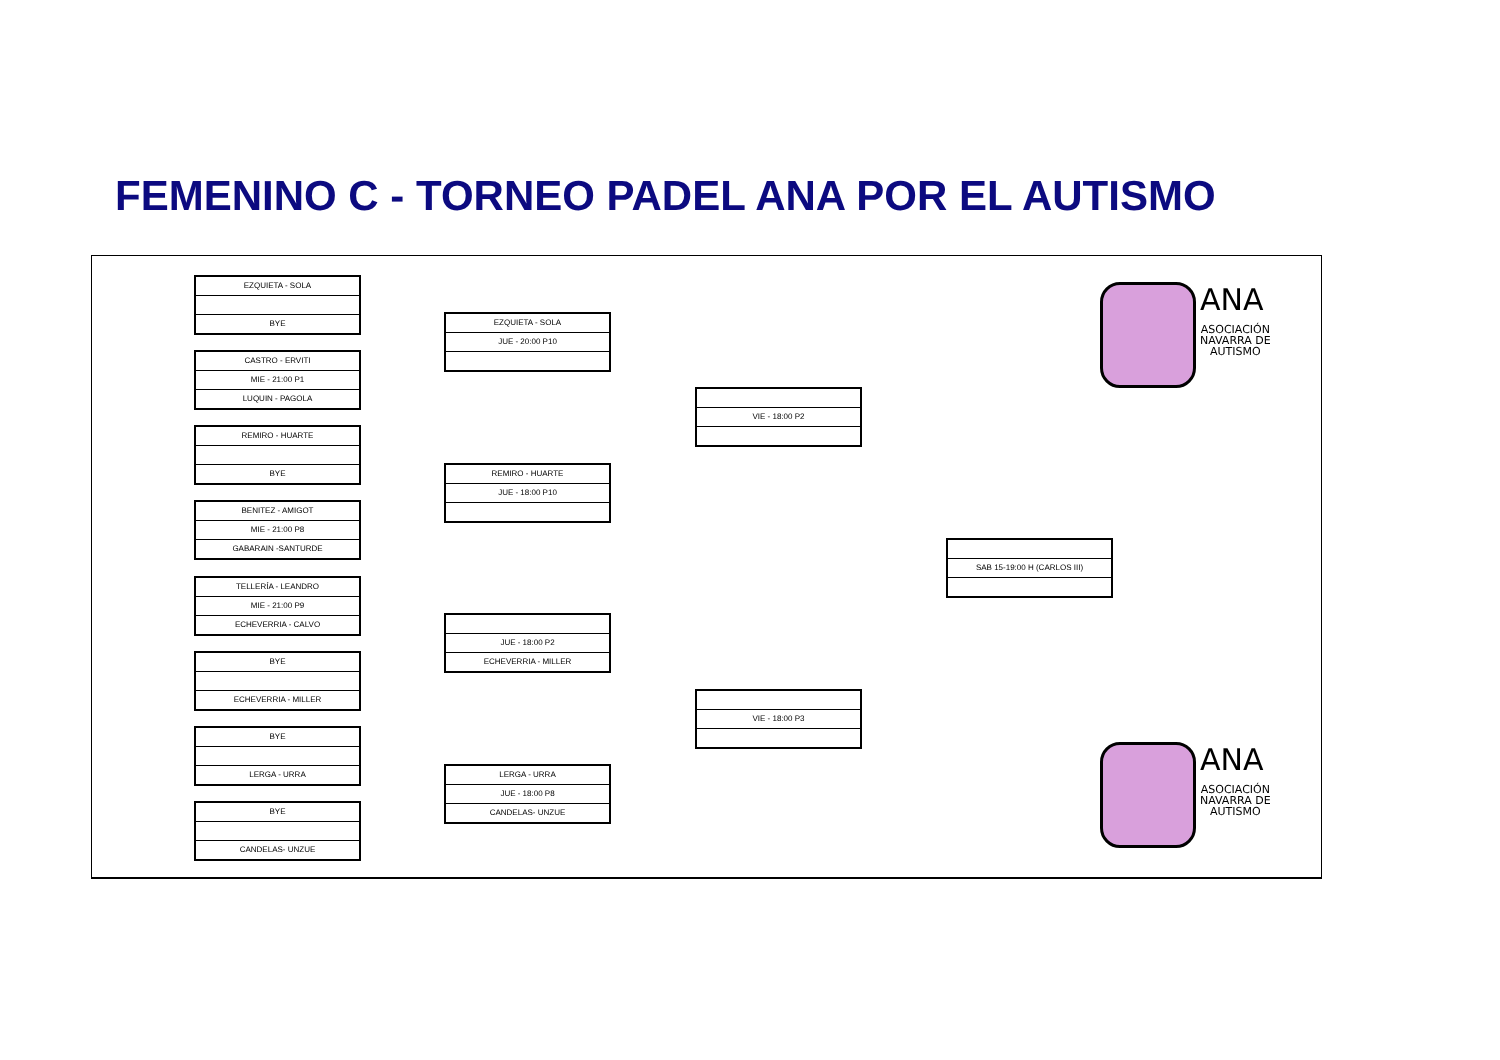FEMENINO C - TORNEO PADEL ANA POR EL AUTISMO
EZQUIETA - SOLA
BYE
CASTRO - ERVITI
MIE - 21:00 P1
LUQUIN - PAGOLA
REMIRO - HUARTE
BYE
BENITEZ - AMIGOT
MIE - 21:00 P8
GABARAIN -SANTURDE
TELLERÍA - LEANDRO
MIE - 21:00 P9
ECHEVERRIA - CALVO
BYE
ECHEVERRIA - MILLER
BYE
LERGA - URRA
BYE
CANDELAS- UNZUE
EZQUIETA - SOLA
JUE - 20:00 P10
REMIRO - HUARTE
JUE - 18:00 P10
JUE - 18:00 P2
ECHEVERRIA - MILLER
LERGA - URRA
JUE - 18:00 P8
CANDELAS- UNZUE
VIE - 18:00 P2
VIE - 18:00 P3
SAB 15-19:00 H (CARLOS III)
ANA
ASOCIACIÓN
NAVARRA DE
AUTISMO
ANA
ASOCIACIÓN
NAVARRA DE
AUTISMO